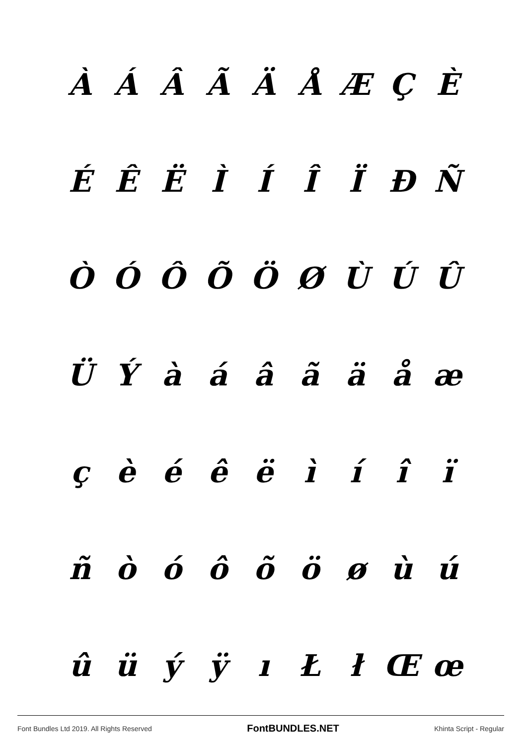ÀÁÂÃÄÅÆÇÈ
ÉÊËÌÍÎÏÐÑ
ÒÓÔÕÖØÙÚÛ
ÜÝàáâãäåæ
çèéêëìíîï
ñòóôõöøùú
ûüýÿıŁłŒœ
Font Bundles Ltd 2019. All Rights Reserved FontBUNDLES.NET Khinta Script - Regular